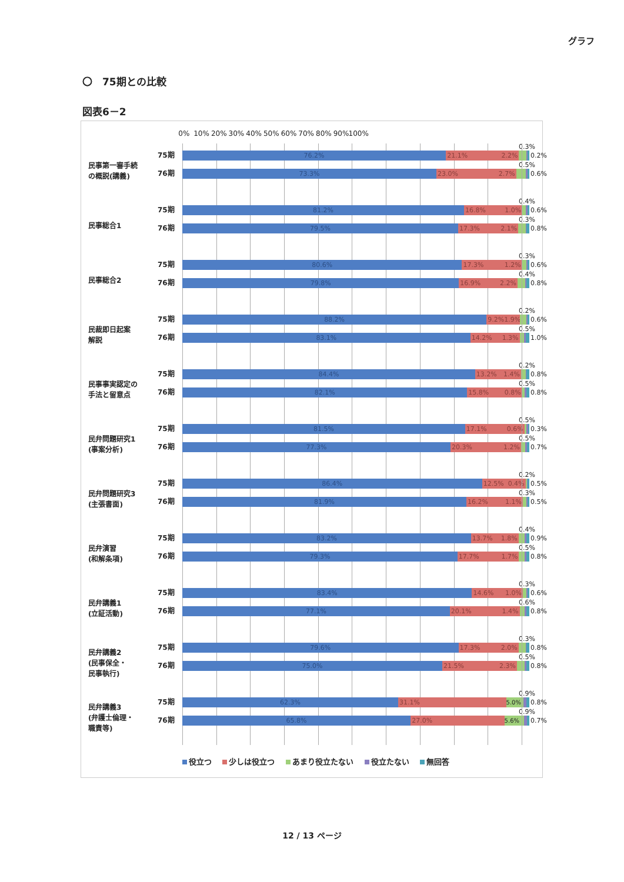グラフ
〇　75期との比較
図表6－2
0% 10% 20% 30% 40% 50% 60% 70% 80% 90% 100%
民事第一審手続
の概説(講義)
75期
76期
0.3%
76.2% 21.1% 2.2% 0.2%
0.5%
73.3% 23.0% 2.7% 0.6%
民事総合1
75期
76期
0.4%
81.2% 16.8% 1.0% 0.6%
0.3%
79.5% 17.3% 2.1% 0.8%
民事総合2
75期
76期
0.3%
80.6% 17.3% 1.2% 0.6%
0.4%
79.8% 16.9% 2.2% 0.8%
民裁即日起案
解説
75期
76期
0.2%
88.2% 9.2% 1.9% 0.6%
0.5%
83.1% 14.2% 1.3% 1.0%
民事事実認定の
手法と留意点
75期
76期
0.2%
84.4% 13.2% 1.4% 0.8%
0.5%
82.1% 15.8% 0.8% 0.8%
民弁問題研究1
(事案分析)
75期
76期
0.5%
81.5% 17.1% 0.6% 0.3%
0.5%
77.3% 20.3% 1.2% 0.7%
民弁問題研究3
(主張書面)
75期
76期
0.2%
86.4% 12.5% 0.4% 0.5%
0.3%
81.9% 16.2% 1.1% 0.5%
民弁演習
(和解条項)
75期
76期
0.4%
83.2% 13.7% 1.8% 0.9%
0.5%
79.3% 17.7% 1.7% 0.8%
民弁講義1
(立証活動)
75期
76期
0.3%
83.4% 14.6% 1.0% 0.6%
0.6%
77.1% 20.1% 1.4% 0.8%
民弁講義2
(民事保全・
民事執行)
75期
76期
0.3%
79.6% 17.3% 2.0% 0.8%
0.5%
75.0% 21.5% 2.3% 0.8%
民弁講義3
(弁護士倫理・
職責等)
75期
76期
0.9%
62.3% 31.1% 5.0% 0.8%
0.9%
65.8% 27.0% 5.6% 0.7%
役立つ 少しは役立つ あまり役立たない 役立たない 無回答
12 / 13 ページ